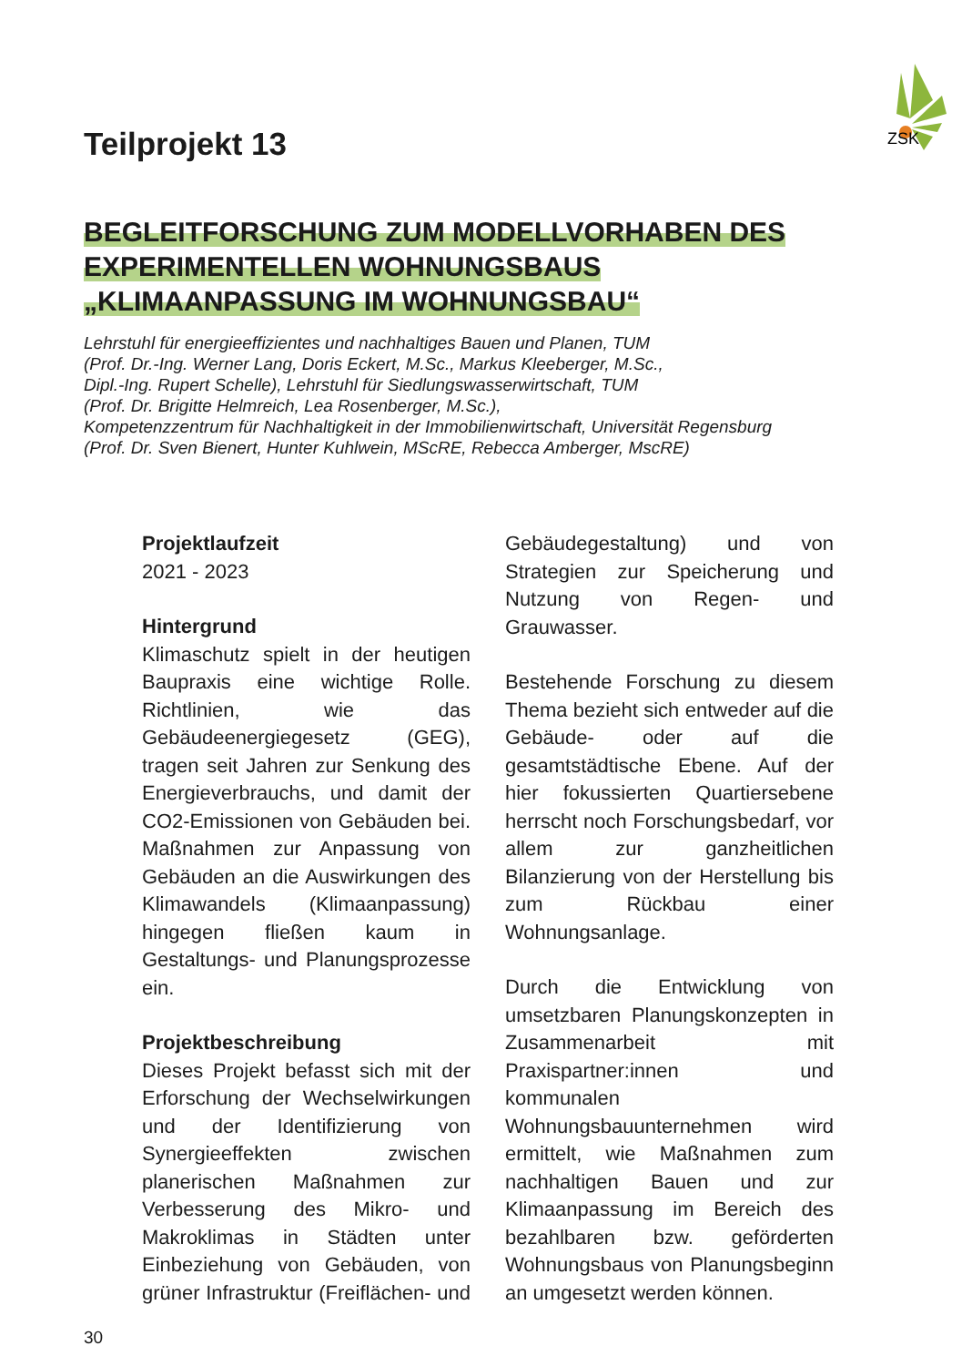ZSK
Teilprojekt 13
BEGLEITFORSCHUNG ZUM MODELLVORHABEN DES
EXPERIMENTELLEN WOHNUNGSBAUS
„KLIMAANPASSUNG IM WOHNUNGSBAU“
Lehrstuhl für energieeffizientes und nachhaltiges Bauen und Planen, TUM
(Prof. Dr.-Ing. Werner Lang, Doris Eckert, M.Sc., Markus Kleeberger, M.Sc.,
Dipl.-Ing. Rupert Schelle), Lehrstuhl für Siedlungswasserwirtschaft, TUM
(Prof. Dr. Brigitte Helmreich, Lea Rosenberger, M.Sc.),
Kompetenzzentrum für Nachhaltigkeit in der Immobilienwirtschaft, Universität Regensburg
(Prof. Dr. Sven Bienert, Hunter Kuhlwein, MScRE, Rebecca Amberger, MscRE)
Projektlaufzeit
2021 - 2023
Hintergrund
Klimaschutz spielt in der heutigen Baupraxis eine wichtige Rolle. Richtlinien, wie das Gebäudeenergiegesetz (GEG), tragen seit Jahren zur Senkung des Energieverbrauchs, und damit der CO2-Emissionen von Gebäuden bei. Maßnahmen zur Anpassung von Gebäuden an die Auswirkungen des Klimawandels (Klimaanpassung) hingegen fließen kaum in Gestaltungs- und Planungsprozesse ein.
Projektbeschreibung
Dieses Projekt befasst sich mit der Erforschung der Wechselwirkungen und der Identifizierung von Synergieeffekten zwischen planerischen Maßnahmen zur Verbesserung des Mikro- und Makroklimas in Städten unter Einbeziehung von Gebäuden, von grüner Infrastruktur (Freiflächen- und Gebäudegestaltung) und von Strategien zur Speicherung und Nutzung von Regen- und Grauwasser.
Bestehende Forschung zu diesem Thema bezieht sich entweder auf die Gebäude- oder auf die gesamtstädtische Ebene. Auf der hier fokussierten Quartiersebene herrscht noch Forschungsbedarf, vor allem zur ganzheitlichen Bilanzierung von der Herstellung bis zum Rückbau einer Wohnungsanlage.
Durch die Entwicklung von umsetzbaren Planungskonzepten in Zusammenarbeit mit Praxispartner:innen und kommunalen Wohnungsbauunternehmen wird ermittelt, wie Maßnahmen zum nachhaltigen Bauen und zur Klimaanpassung im Bereich des bezahlbaren bzw. geförderten Wohnungsbaus von Planungsbeginn an umgesetzt werden können.
30